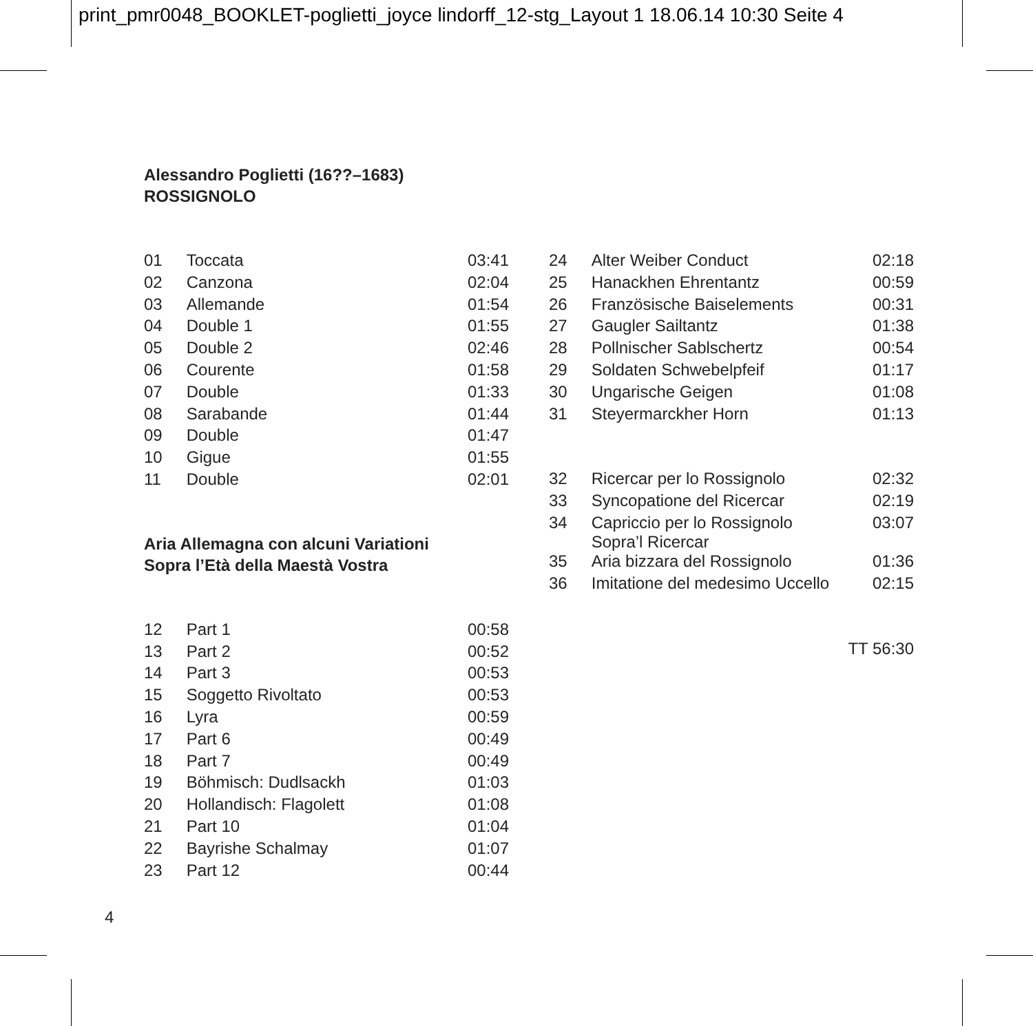print_pmr0048_BOOKLET-poglietti_joyce lindorff_12-stg_Layout 1 18.06.14 10:30 Seite 4
Alessandro Poglietti (16??–1683)
ROSSIGNOLO
| 01 | Toccata | 03:41 |
| 02 | Canzona | 02:04 |
| 03 | Allemande | 01:54 |
| 04 | Double 1 | 01:55 |
| 05 | Double 2 | 02:46 |
| 06 | Courente | 01:58 |
| 07 | Double | 01:33 |
| 08 | Sarabande | 01:44 |
| 09 | Double | 01:47 |
| 10 | Gigue | 01:55 |
| 11 | Double | 02:01 |
Aria Allemagna con alcuni Variationi
Sopra l’Età della Maestà Vostra
| 12 | Part 1 | 00:58 |
| 13 | Part 2 | 00:52 |
| 14 | Part 3 | 00:53 |
| 15 | Soggetto Rivoltato | 00:53 |
| 16 | Lyra | 00:59 |
| 17 | Part 6 | 00:49 |
| 18 | Part 7 | 00:49 |
| 19 | Böhmisch: Dudlsackh | 01:03 |
| 20 | Hollandisch: Flagolett | 01:08 |
| 21 | Part 10 | 01:04 |
| 22 | Bayrishe Schalmay | 01:07 |
| 23 | Part 12 | 00:44 |
| 24 | Alter Weiber Conduct | 02:18 |
| 25 | Hanackhen Ehrentantz | 00:59 |
| 26 | Französische Baiselements | 00:31 |
| 27 | Gaugler Sailtantz | 01:38 |
| 28 | Pollnischer Sablschertz | 00:54 |
| 29 | Soldaten Schwebelpfeif | 01:17 |
| 30 | Ungarische Geigen | 01:08 |
| 31 | Steyermarckher Horn | 01:13 |
| 32 | Ricercar per lo Rossignolo | 02:32 |
| 33 | Syncopatione del Ricercar | 02:19 |
| 34 | Capriccio per lo Rossignolo Sopra’l Ricercar | 03:07 |
| 35 | Aria bizzara del Rossignolo | 01:36 |
| 36 | Imitatione del medesimo Uccello | 02:15 |
| TT 56:30 | | |
4